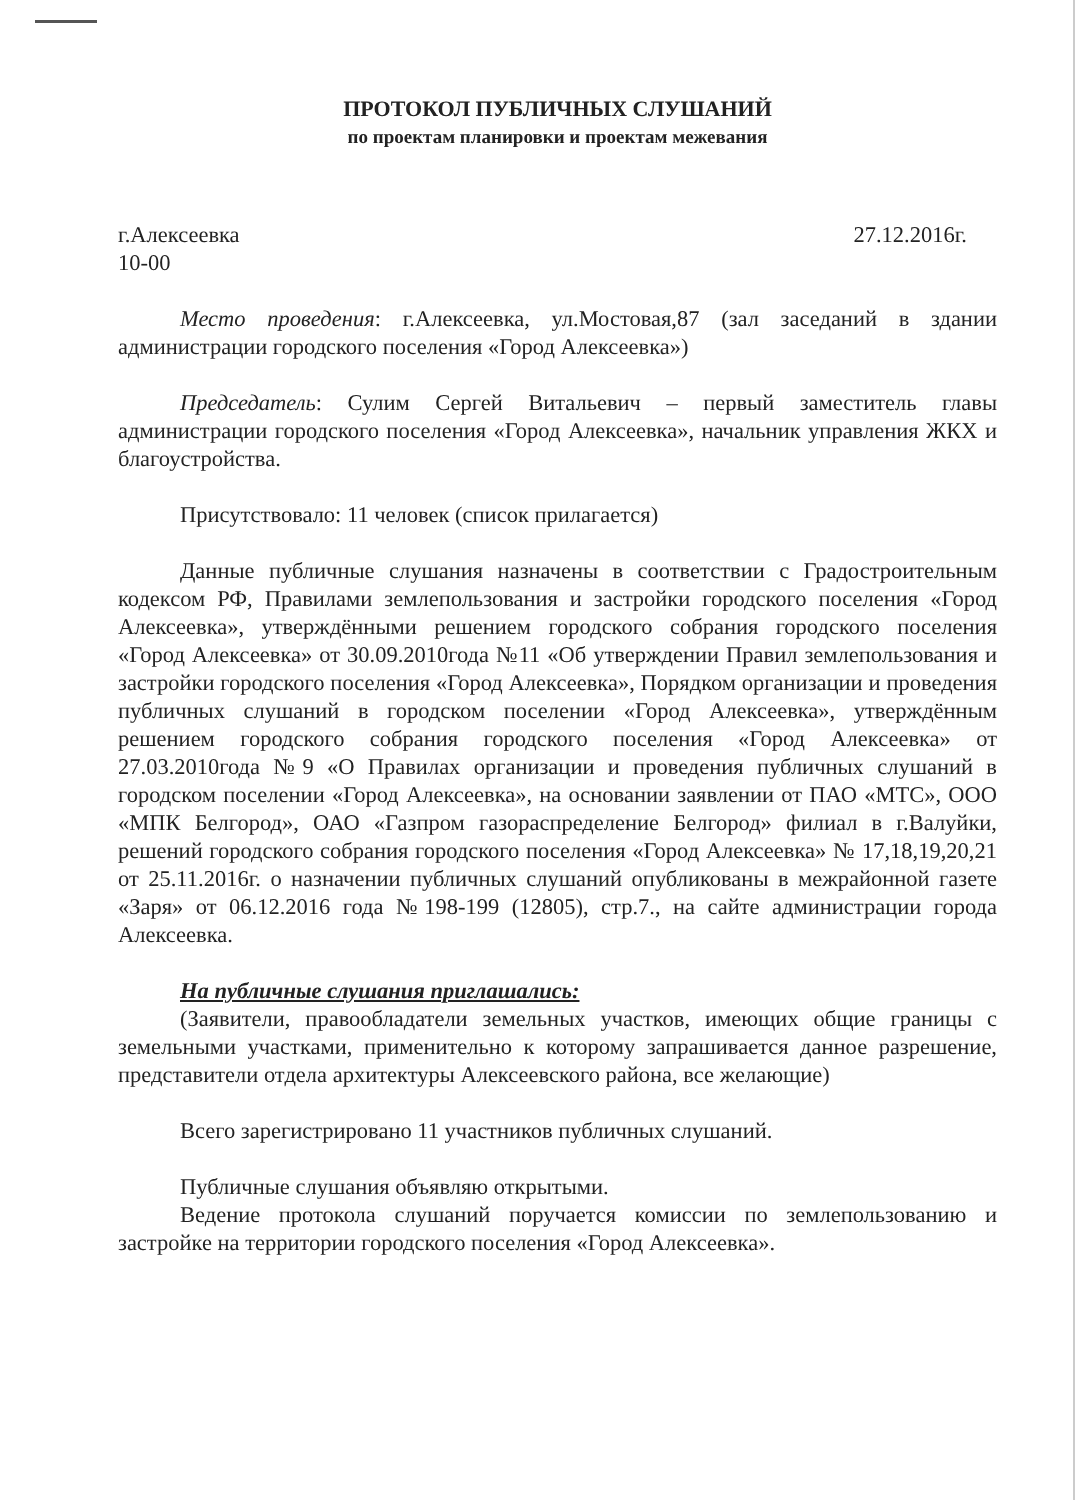ПРОТОКОЛ ПУБЛИЧНЫХ СЛУШАНИЙ
по проектам планировки и проектам межевания
г.Алексеевка 27.12.2016г.
10-00
Место проведения: г.Алексеевка, ул.Мостовая,87 (зал заседаний в здании администрации городского поселения «Город Алексеевка»)
Председатель: Сулим Сергей Витальевич – первый заместитель главы администрации городского поселения «Город Алексеевка», начальник управления ЖКХ и благоустройства.
Присутствовало: 11 человек (список прилагается)
Данные публичные слушания назначены в соответствии с Градостроительным кодексом РФ, Правилами землепользования и застройки городского поселения «Город Алексеевка», утверждёнными решением городского собрания городского поселения «Город Алексеевка» от 30.09.2010года №11 «Об утверждении Правил землепользования и застройки городского поселения «Город Алексеевка», Порядком организации и проведения публичных слушаний в городском поселении «Город Алексеевка», утверждённым решением городского собрания городского поселения «Город Алексеевка» от 27.03.2010года №9 «О Правилах организации и проведения публичных слушаний в городском поселении «Город Алексеевка», на основании заявлении от ПАО «МТС», ООО «МПК Белгород», ОАО «Газпром газораспределение Белгород» филиал в г.Валуйки, решений городского собрания городского поселения «Город Алексеевка» № 17,18,19,20,21 от 25.11.2016г. о назначении публичных слушаний опубликованы в межрайонной газете «Заря» от 06.12.2016 года №198-199 (12805), стр.7., на сайте администрации города Алексеевка.
На публичные слушания приглашались:
(Заявители, правообладатели земельных участков, имеющих общие границы с земельными участками, применительно к которому запрашивается данное разрешение, представители отдела архитектуры Алексеевского района, все желающие)
Всего зарегистрировано 11 участников публичных слушаний.
Публичные слушания объявляю открытыми.
Ведение протокола слушаний поручается комиссии по землепользованию и застройке на территории городского поселения «Город Алексеевка».